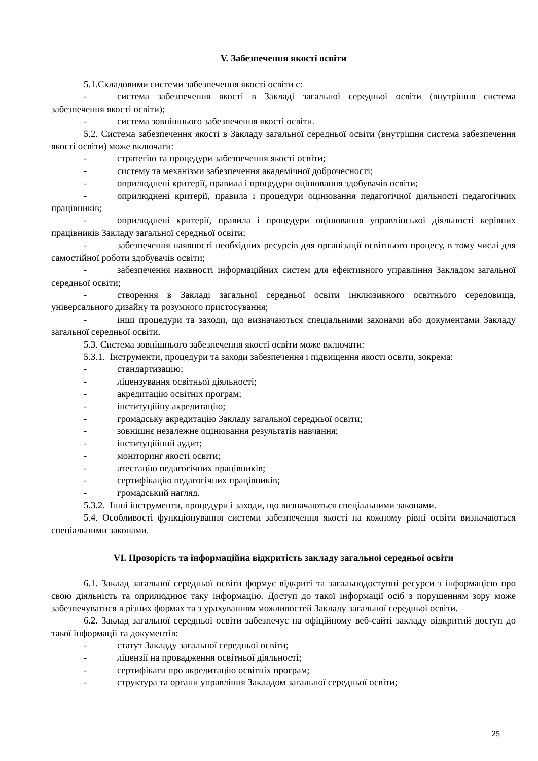V. Забезпечення якості освіти
5.1.Складовими системи забезпечення якості освіти є:
- система забезпечення якості в Закладі загальної середньої освіти (внутрішня система забезпечення якості освіти);
- система зовнішнього забезпечення якості освіти.
5.2. Система забезпечення якості в Закладу загальної середньої освіти (внутрішня система забезпечення якості освіти) може включати:
- стратегію та процедури забезпечення якості освіти;
- систему та механізми забезпечення академічної доброчесності;
- оприлюднені критерії, правила і процедури оцінювання здобувачів освіти;
- оприлюднені критерії, правила і процедури оцінювання педагогічної діяльності педагогічних працівників;
- оприлюднені критерії, правила і процедури оцінювання управлінської діяльності керівних працівників Закладу загальної середньої освіти;
- забезпечення наявності необхідних ресурсів для організації освітнього процесу, в тому числі для самостійної роботи здобувачів освіти;
- забезпечення наявності інформаційних систем для ефективного управління Закладом загальної середньої освіти;
- створення в Закладі загальної середньої освіти інклюзивного освітнього середовища, універсального дизайну та розумного пристосування;
- інші процедури та заходи, що визначаються спеціальними законами або документами Закладу загальної середньої освіти.
5.3. Система зовнішнього забезпечення якості освіти може включати:
5.3.1. Інструменти, процедури та заходи забезпечення і підвищення якості освіти, зокрема:
- стандартизацію;
- ліцензування освітньої діяльності;
- акредитацію освітніх програм;
- інституційну акредитацію;
- громадську акредитацію Закладу загальної середньої освіти;
- зовнішнє незалежне оцінювання результатів навчання;
- інституційний аудит;
- моніторинг якості освіти;
- атестацію педагогічних працівників;
- сертифікацію педагогічних працівників;
- громадський нагляд.
5.3.2. Інші інструменти, процедури і заходи, що визначаються спеціальними законами.
5.4. Особливості функціонування системи забезпечення якості на кожному рівні освіти визначаються спеціальними законами.
VI. Прозорість та інформаційна відкритість закладу загальної середньої освіти
6.1. Заклад загальної середньої освіти формує відкриті та загальнодоступні ресурси з інформацією про свою діяльність та оприлюднює таку інформацію. Доступ до такої інформації осіб з порушенням зору може забезпечуватися в різних формах та з урахуванням можливостей Закладу загальної середньої освіти.
6.2. Заклад загальної середньої освіти забезпечує на офіційному веб-сайті закладу відкритий доступ до такої інформації та документів:
- статут Закладу загальної середньої освіти;
- ліцензії на провадження освітньої діяльності;
- сертифікати про акредитацію освітніх програм;
- структура та органи управління Закладом загальної середньої освіти;
25